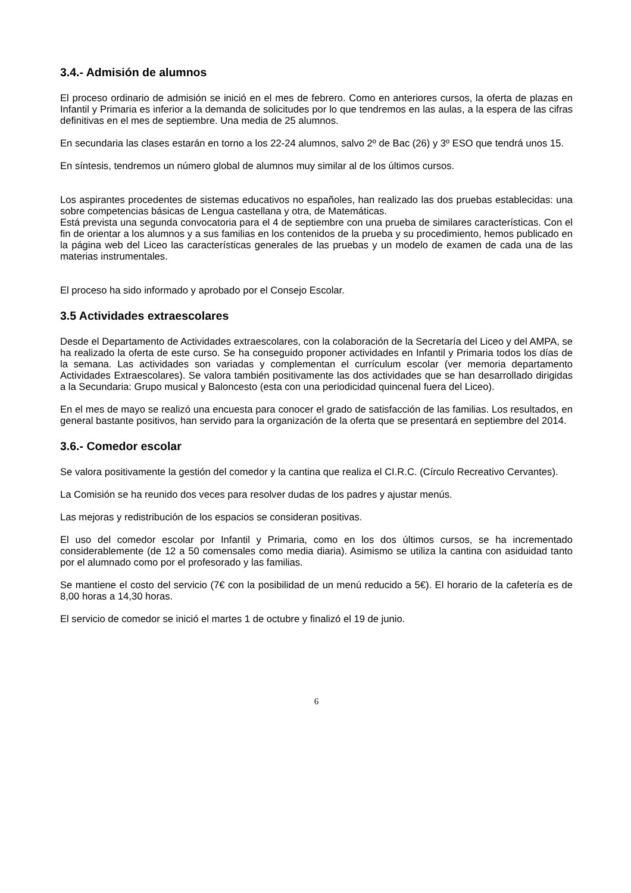3.4.- Admisión de alumnos
El proceso ordinario de admisión se inició en el mes de febrero. Como en anteriores cursos, la oferta de plazas en Infantil y Primaria es inferior a la demanda de solicitudes por lo que tendremos en las aulas, a la espera de las cifras definitivas en el mes de septiembre. Una media de 25 alumnos.
En secundaria las clases estarán en torno a los 22-24 alumnos, salvo 2º de Bac (26) y 3º ESO que tendrá unos 15.
En síntesis, tendremos un número global de alumnos muy similar al de los últimos cursos.
Los aspirantes procedentes de sistemas educativos no españoles, han realizado las dos pruebas establecidas: una sobre competencias básicas de Lengua castellana y otra, de Matemáticas.
Está prevista una segunda convocatoria para el 4 de septiembre con una prueba de similares características. Con el fin de orientar a los alumnos y a sus familias en los contenidos de la prueba y su procedimiento, hemos publicado en la página web del Liceo las características generales de las pruebas y un modelo de examen de cada una de las materias instrumentales.
El proceso ha sido informado y aprobado por el Consejo Escolar.
3.5 Actividades extraescolares
Desde el Departamento de Actividades extraescolares, con la colaboración de la Secretaría del Liceo y del AMPA, se ha realizado la oferta de este curso. Se ha conseguido proponer actividades en Infantil y Primaria todos los días de la semana. Las actividades son variadas y complementan el currículum escolar (ver memoria departamento Actividades Extraescolares). Se valora también positivamente las dos actividades que se han desarrollado dirigidas a la Secundaria: Grupo musical y Baloncesto (esta con una periodicidad quincenal fuera del Liceo).
En el mes de mayo se realizó una encuesta para conocer el grado de satisfacción de las familias. Los resultados, en general bastante positivos, han servido para la organización de la oferta que se presentará en septiembre del 2014.
3.6.- Comedor escolar
Se valora positivamente la gestión del comedor y la cantina que realiza el CI.R.C. (Círculo Recreativo Cervantes).
La Comisión se ha reunido dos veces para resolver dudas de los padres y ajustar menús.
Las mejoras y redistribución de los espacios se consideran positivas.
El uso del comedor escolar por Infantil y Primaria, como en los dos últimos cursos, se ha incrementado considerablemente (de 12 a 50 comensales como media diaria). Asimismo se utiliza la cantina con asiduidad tanto por el alumnado como por el profesorado y las familias.
Se mantiene el costo del servicio (7€ con la posibilidad de un menú reducido a 5€). El horario de la cafetería es de 8,00 horas a 14,30 horas.
El servicio de comedor se inició el martes 1 de octubre y finalizó el 19 de junio.
6